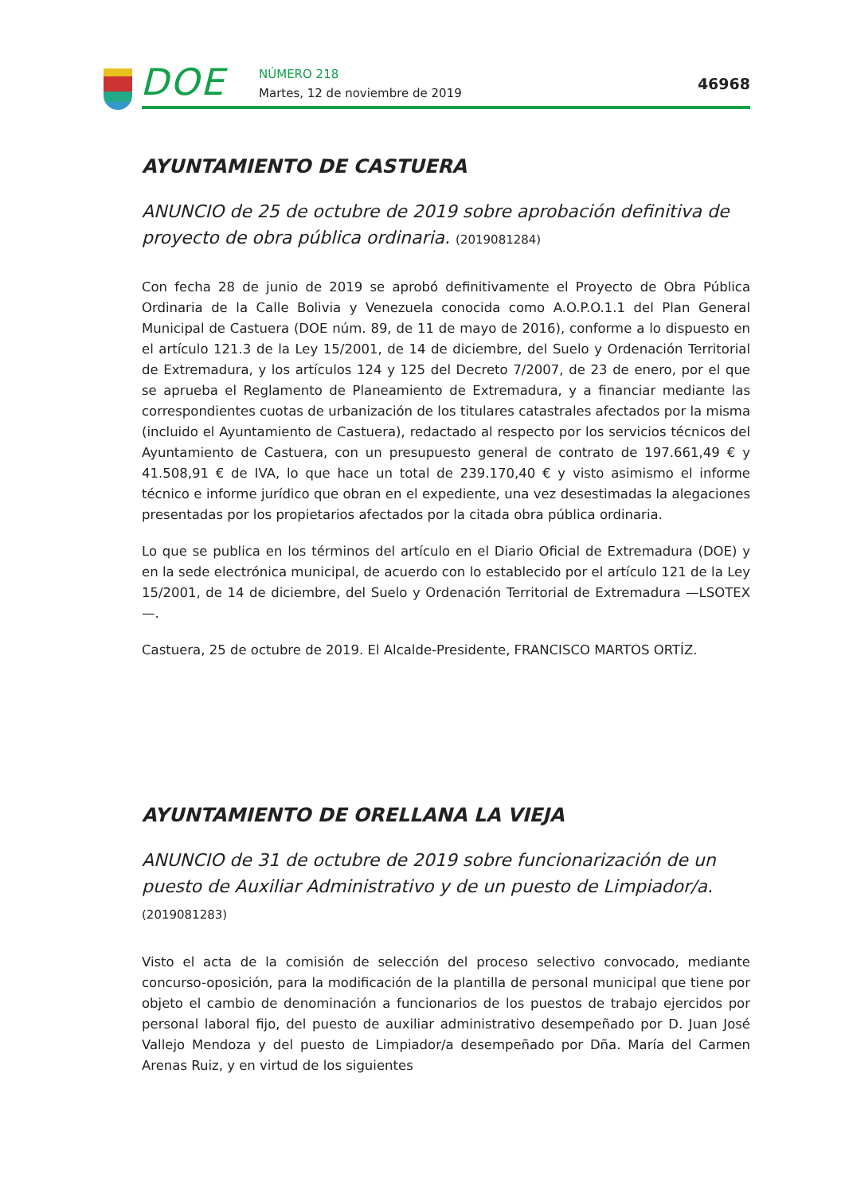DOE NÚMERO 218
Martes, 12 de noviembre de 2019
46968
AYUNTAMIENTO DE CASTUERA
ANUNCIO de 25 de octubre de 2019 sobre aprobación definitiva de proyecto de obra pública ordinaria. (2019081284)
Con fecha 28 de junio de 2019 se aprobó definitivamente el Proyecto de Obra Pública Ordinaria de la Calle Bolivia y Venezuela conocida como A.O.P.O.1.1 del Plan General Municipal de Castuera (DOE núm. 89, de 11 de mayo de 2016), conforme a lo dispuesto en el artículo 121.3 de la Ley 15/2001, de 14 de diciembre, del Suelo y Ordenación Territorial de Extremadura, y los artículos 124 y 125 del Decreto 7/2007, de 23 de enero, por el que se aprueba el Reglamento de Planeamiento de Extremadura, y a financiar mediante las correspondientes cuotas de urbanización de los titulares catastrales afectados por la misma (incluido el Ayuntamiento de Castuera), redactado al respecto por los servicios técnicos del Ayuntamiento de Castuera, con un presupuesto general de contrato de 197.661,49 € y 41.508,91 € de IVA, lo que hace un total de 239.170,40 € y visto asimismo el informe técnico e informe jurídico que obran en el expediente, una vez desestimadas la alegaciones presentadas por los propietarios afectados por la citada obra pública ordinaria.
Lo que se publica en los términos del artículo en el Diario Oficial de Extremadura (DOE) y en la sede electrónica municipal, de acuerdo con lo establecido por el artículo 121 de la Ley 15/2001, de 14 de diciembre, del Suelo y Ordenación Territorial de Extremadura —LSOTEX—.
Castuera, 25 de octubre de 2019. El Alcalde-Presidente, FRANCISCO MARTOS ORTÍZ.
AYUNTAMIENTO DE ORELLANA LA VIEJA
ANUNCIO de 31 de octubre de 2019 sobre funcionarización de un puesto de Auxiliar Administrativo y de un puesto de Limpiador/a. (2019081283)
Visto el acta de la comisión de selección del proceso selectivo convocado, mediante concurso-oposición, para la modificación de la plantilla de personal municipal que tiene por objeto el cambio de denominación a funcionarios de los puestos de trabajo ejercidos por personal laboral fijo, del puesto de auxiliar administrativo desempeñado por D. Juan José Vallejo Mendoza y del puesto de Limpiador/a desempeñado por Dña. María del Carmen Arenas Ruiz, y en virtud de los siguientes